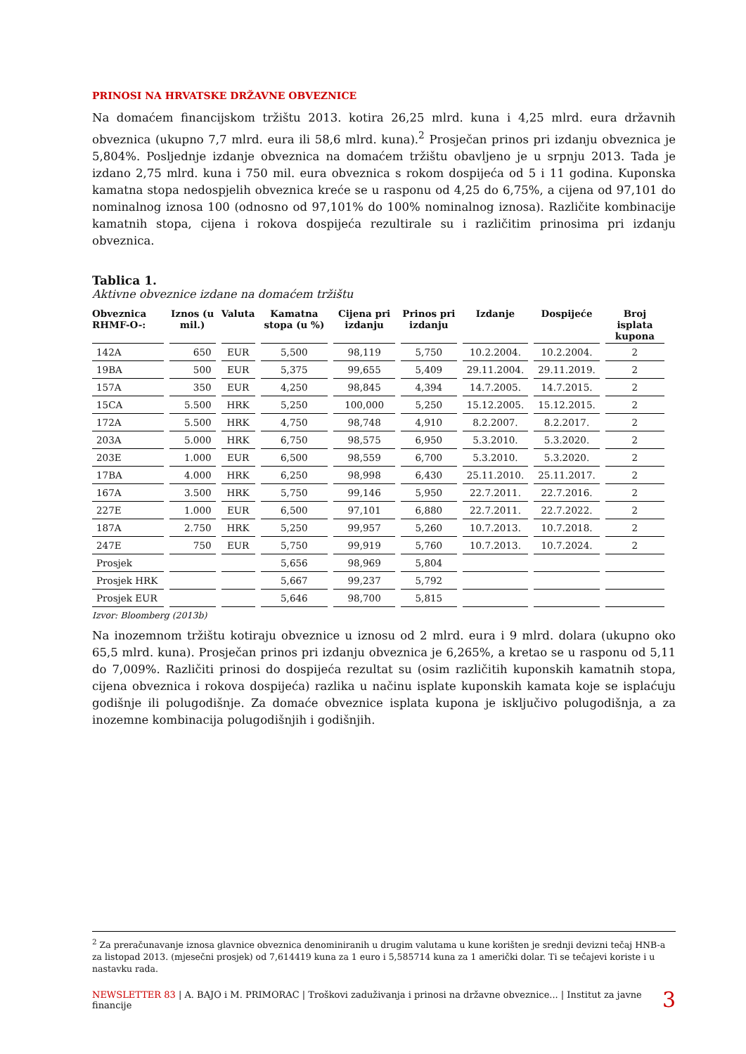PRINOSI NA HRVATSKE DRŽAVNE OBVEZNICE
Na domaćem financijskom tržištu 2013. kotira 26,25 mlrd. kuna i 4,25 mlrd. eura državnih obveznica (ukupno 7,7 mlrd. eura ili 58,6 mlrd. kuna).<sup>2</sup> Prosječan prinos pri izdanju obveznica je 5,804%. Posljednje izdanje obveznica na domaćem tržištu obavljeno je u srpnju 2013. Tada je izdano 2,75 mlrd. kuna i 750 mil. eura obveznica s rokom dospijeća od 5 i 11 godina. Kuponska kamatna stopa nedospjelih obveznica kreće se u rasponu od 4,25 do 6,75%, a cijena od 97,101 do nominalnog iznosa 100 (odnosno od 97,101% do 100% nominalnog iznosa). Različite kombinacije kamatnih stopa, cijena i rokova dospijeća rezultirale su i različitim prinosima pri izdanju obveznica.
Tablica 1.
Aktivne obveznice izdane na domaćem tržištu
| Obveznica RHMF-O-: | Iznos (u mil.) | Valuta | Kamatna stopa (u %) | Cijena pri izdanju | Prinos pri izdanju | Izdanje | Dospijeće | Broj isplata kupona |
| --- | --- | --- | --- | --- | --- | --- | --- | --- |
| 142A | 650 | EUR | 5,500 | 98,119 | 5,750 | 10.2.2004. | 10.2.2004. | 2 |
| 19BA | 500 | EUR | 5,375 | 99,655 | 5,409 | 29.11.2004. | 29.11.2019. | 2 |
| 157A | 350 | EUR | 4,250 | 98,845 | 4,394 | 14.7.2005. | 14.7.2015. | 2 |
| 15CA | 5.500 | HRK | 5,250 | 100,000 | 5,250 | 15.12.2005. | 15.12.2015. | 2 |
| 172A | 5.500 | HRK | 4,750 | 98,748 | 4,910 | 8.2.2007. | 8.2.2017. | 2 |
| 203A | 5.000 | HRK | 6,750 | 98,575 | 6,950 | 5.3.2010. | 5.3.2020. | 2 |
| 203E | 1.000 | EUR | 6,500 | 98,559 | 6,700 | 5.3.2010. | 5.3.2020. | 2 |
| 17BA | 4.000 | HRK | 6,250 | 98,998 | 6,430 | 25.11.2010. | 25.11.2017. | 2 |
| 167A | 3.500 | HRK | 5,750 | 99,146 | 5,950 | 22.7.2011. | 22.7.2016. | 2 |
| 227E | 1.000 | EUR | 6,500 | 97,101 | 6,880 | 22.7.2011. | 22.7.2022. | 2 |
| 187A | 2.750 | HRK | 5,250 | 99,957 | 5,260 | 10.7.2013. | 10.7.2018. | 2 |
| 247E | 750 | EUR | 5,750 | 99,919 | 5,760 | 10.7.2013. | 10.7.2024. | 2 |
| Prosjek | | | 5,656 | 98,969 | 5,804 | | | |
| Prosjek HRK | | | 5,667 | 99,237 | 5,792 | | | |
| Prosjek EUR | | | 5,646 | 98,700 | 5,815 | | | |
Izvor: Bloomberg (2013b)
Na inozemnom tržištu kotiraju obveznice u iznosu od 2 mlrd. eura i 9 mlrd. dolara (ukupno oko 65,5 mlrd. kuna). Prosječan prinos pri izdanju obveznica je 6,265%, a kretao se u rasponu od 5,11 do 7,009%. Različiti prinosi do dospijeća rezultat su (osim različitih kuponskih kamatnih stopa, cijena obveznica i rokova dospijeća) razlika u načinu isplate kuponskih kamata koje se isplaćuju godišnje ili polugodišnje. Za domaće obveznice isplata kupona je isključivo polugodišnja, a za inozemne kombinacija polugodišnjih i godišnjih.
<sup>2</sup> Za preračunavanje iznosa glavnice obveznica denominiranih u drugim valutama u kune korišten je srednji devizni tečaj HNB-a za listopad 2013. (mjesečni prosjek) od 7,614419 kuna za 1 euro i 5,585714 kuna za 1 američki dolar. Ti se tečajevi koriste i u nastavku rada.
NEWSLETTER 83 | A. BAJO i M. PRIMORAC | Troškovi zaduživanja i prinosi na državne obveznice... | Institut za javne financije 3